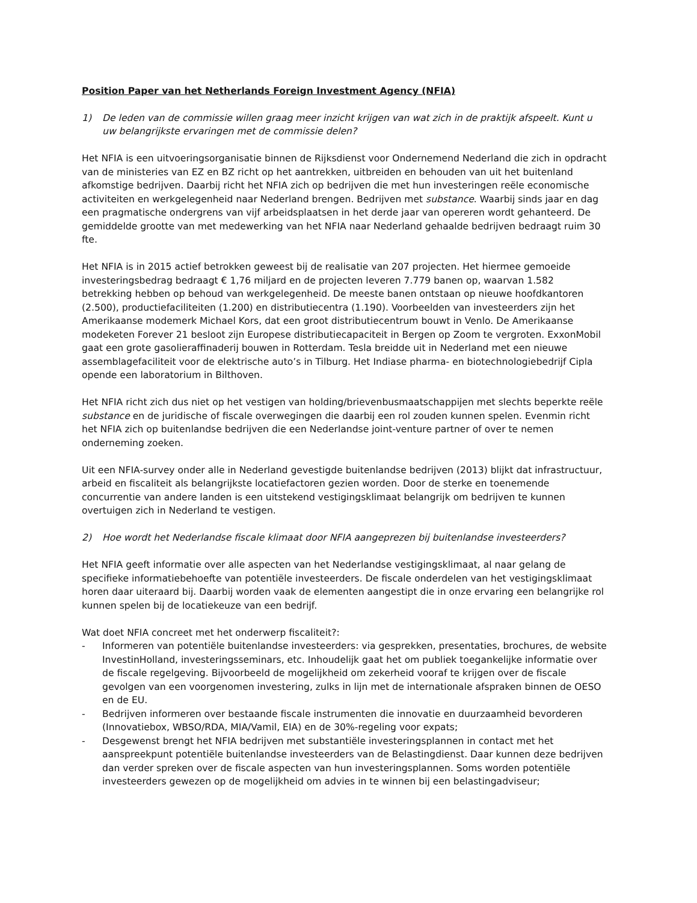Position Paper van het Netherlands Foreign Investment Agency (NFIA)
1) De leden van de commissie willen graag meer inzicht krijgen van wat zich in de praktijk afspeelt. Kunt u uw belangrijkste ervaringen met de commissie delen?
Het NFIA is een uitvoeringsorganisatie binnen de Rijksdienst voor Ondernemend Nederland die zich in opdracht van de ministeries van EZ en BZ richt op het aantrekken, uitbreiden en behouden van uit het buitenland afkomstige bedrijven. Daarbij richt het NFIA zich op bedrijven die met hun investeringen reële economische activiteiten en werkgelegenheid naar Nederland brengen. Bedrijven met substance. Waarbij sinds jaar en dag een pragmatische ondergrens van vijf arbeidsplaatsen in het derde jaar van opereren wordt gehanteerd. De gemiddelde grootte van met medewerking van het NFIA naar Nederland gehaalde bedrijven bedraagt ruim 30 fte.
Het NFIA is in 2015 actief betrokken geweest bij de realisatie van 207 projecten. Het hiermee gemoeide investeringsbedrag bedraagt € 1,76 miljard en de projecten leveren 7.779 banen op, waarvan 1.582 betrekking hebben op behoud van werkgelegenheid. De meeste banen ontstaan op nieuwe hoofdkantoren (2.500), productiefaciliteiten (1.200) en distributiecentra (1.190). Voorbeelden van investeerders zijn het Amerikaanse modemerk Michael Kors, dat een groot distributiecentrum bouwt in Venlo. De Amerikaanse modeketen Forever 21 besloot zijn Europese distributiecapaciteit in Bergen op Zoom te vergroten. ExxonMobil gaat een grote gasolieraffinaderij bouwen in Rotterdam. Tesla breidde uit in Nederland met een nieuwe assemblagefaciliteit voor de elektrische auto’s in Tilburg. Het Indiase pharma- en biotechnologiebedrijf Cipla opende een laboratorium in Bilthoven.
Het NFIA richt zich dus niet op het vestigen van holding/brievenbusmaatschappijen met slechts beperkte reële substance en de juridische of fiscale overwegingen die daarbij een rol zouden kunnen spelen. Evenmin richt het NFIA zich op buitenlandse bedrijven die een Nederlandse joint-venture partner of over te nemen onderneming zoeken.
Uit een NFIA-survey onder alle in Nederland gevestigde buitenlandse bedrijven (2013) blijkt dat infrastructuur, arbeid en fiscaliteit als belangrijkste locatiefactoren gezien worden. Door de sterke en toenemende concurrentie van andere landen is een uitstekend vestigingsklimaat belangrijk om bedrijven te kunnen overtuigen zich in Nederland te vestigen.
2) Hoe wordt het Nederlandse fiscale klimaat door NFIA aangeprezen bij buitenlandse investeerders?
Het NFIA geeft informatie over alle aspecten van het Nederlandse vestigingsklimaat, al naar gelang de specifieke informatiebehoefte van potentiële investeerders. De fiscale onderdelen van het vestigingsklimaat horen daar uiteraard bij. Daarbij worden vaak de elementen aangestipt die in onze ervaring een belangrijke rol kunnen spelen bij de locatiekeuze van een bedrijf.
Wat doet NFIA concreet met het onderwerp fiscaliteit?:
- Informeren van potentiële buitenlandse investeerders: via gesprekken, presentaties, brochures, de website InvestinHolland, investeringsseminars, etc. Inhoudelijk gaat het om publiek toegankelijke informatie over de fiscale regelgeving. Bijvoorbeeld de mogelijkheid om zekerheid vooraf te krijgen over de fiscale gevolgen van een voorgenomen investering, zulks in lijn met de internationale afspraken binnen de OESO en de EU.
- Bedrijven informeren over bestaande fiscale instrumenten die innovatie en duurzaamheid bevorderen (Innovatiebox, WBSO/RDA, MIA/Vamil, EIA) en de 30%-regeling voor expats;
- Desgewenst brengt het NFIA bedrijven met substantiële investeringsplannen in contact met het aanspreekpunt potentiële buitenlandse investeerders van de Belastingdienst. Daar kunnen deze bedrijven dan verder spreken over de fiscale aspecten van hun investeringsplannen. Soms worden potentiële investeerders gewezen op de mogelijkheid om advies in te winnen bij een belastingadviseur;